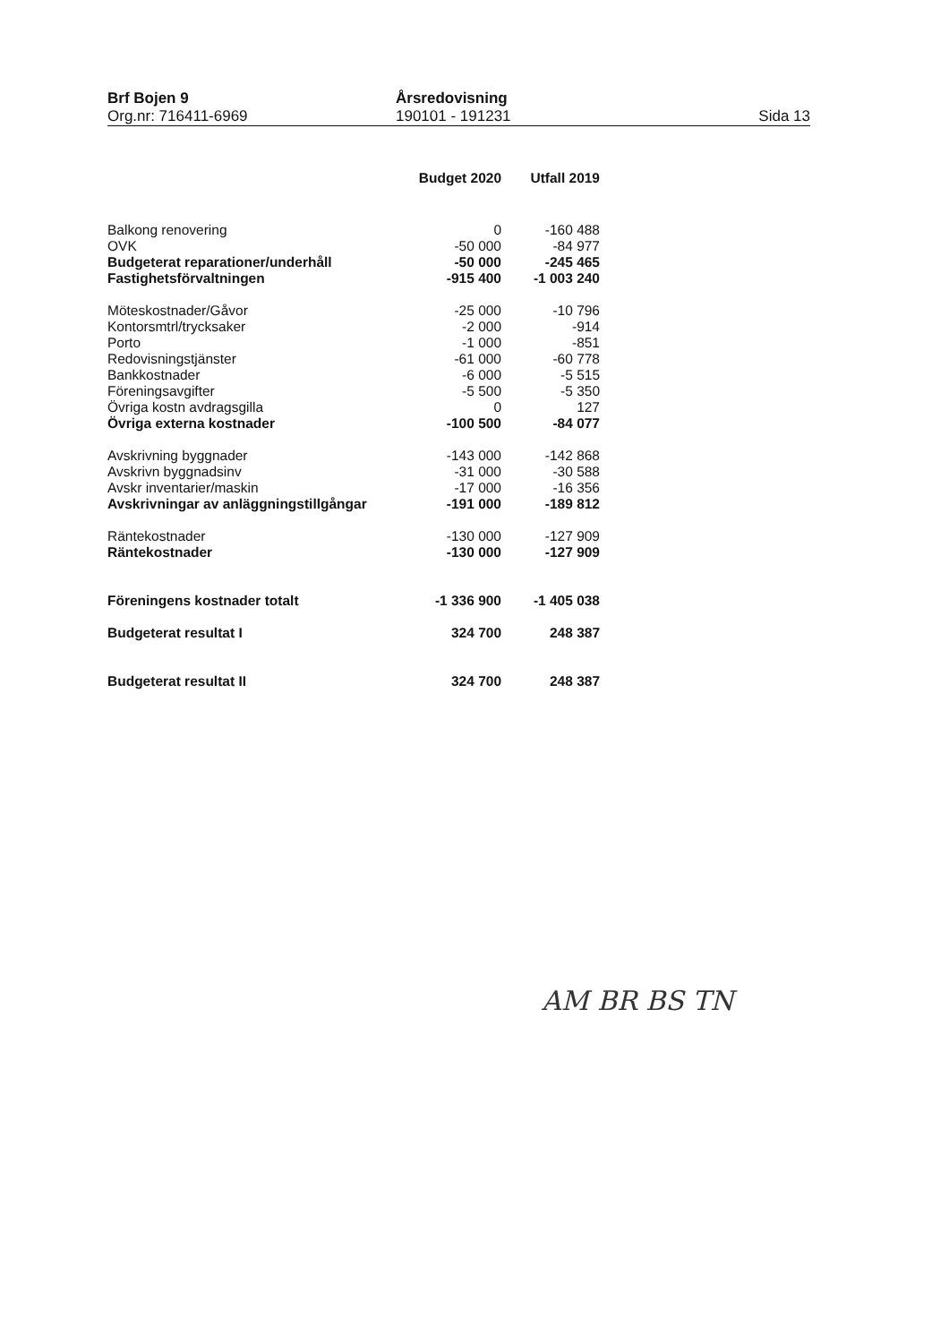Brf Bojen 9
Org.nr: 716411-6969
Årsredovisning
190101 - 191231
Sida 13
| | Budget 2020 | Utfall 2019 |
| --- | --- | --- |
| Balkong renovering | 0 | -160 488 |
| OVK | -50 000 | -84 977 |
| Budgeterat reparationer/underhåll | -50 000 | -245 465 |
| Fastighetsförvaltningen | -915 400 | -1 003 240 |
| Möteskostnader/Gåvor | -25 000 | -10 796 |
| Kontorsmtrl/trycksaker | -2 000 | -914 |
| Porto | -1 000 | -851 |
| Redovisningstjänster | -61 000 | -60 778 |
| Bankkostnader | -6 000 | -5 515 |
| Föreningsavgifter | -5 500 | -5 350 |
| Övriga kostn avdragsgilla | 0 | 127 |
| Övriga externa kostnader | -100 500 | -84 077 |
| Avskrivning byggnader | -143 000 | -142 868 |
| Avskrivn byggnadsinv | -31 000 | -30 588 |
| Avskr inventarier/maskin | -17 000 | -16 356 |
| Avskrivningar av anläggningstillgångar | -191 000 | -189 812 |
| Räntekostnader | -130 000 | -127 909 |
| Räntekostnader | -130 000 | -127 909 |
| Föreningens kostnader totalt | -1 336 900 | -1 405 038 |
| Budgeterat resultat I | 324 700 | 248 387 |
| Budgeterat resultat II | 324 700 | 248 387 |
AM BR BS TN